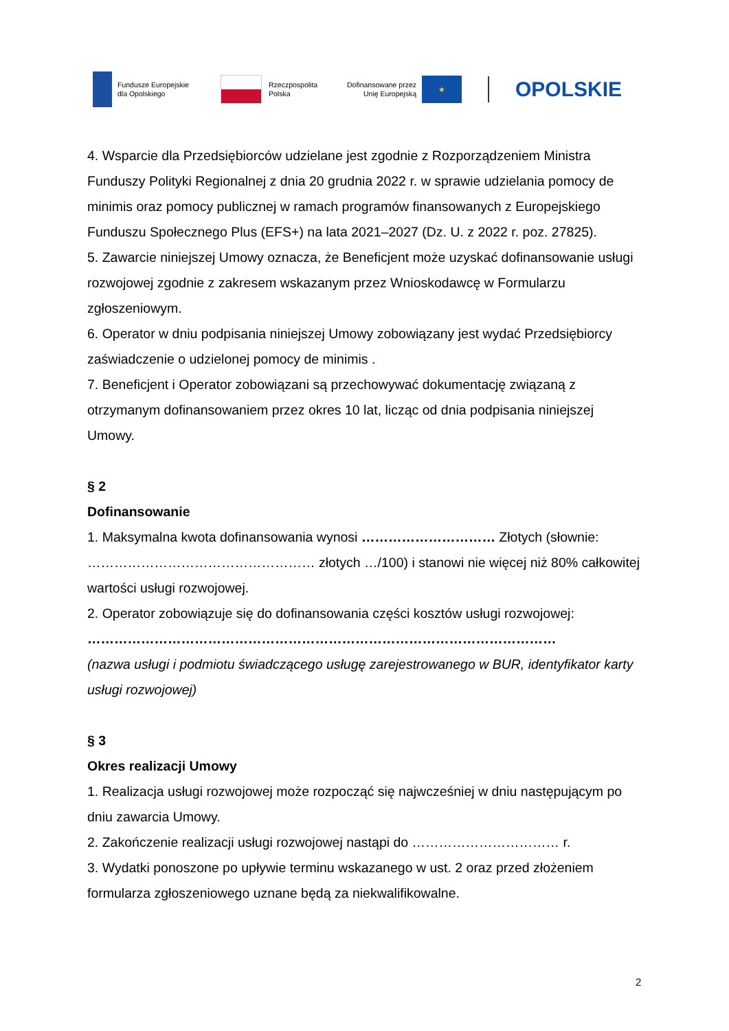Fundusze Europejskie
dla Opolskiego
Rzeczpospolita
Polska
Dofinansowane przez
Unię Europejską
★
OPOLSKIE
4. Wsparcie dla Przedsiębiorców udzielane jest zgodnie z Rozporządzeniem Ministra Funduszy Polityki Regionalnej z dnia 20 grudnia 2022 r. w sprawie udzielania pomocy de minimis oraz pomocy publicznej w ramach programów finansowanych z Europejskiego Funduszu Społecznego Plus (EFS+) na lata 2021–2027 (Dz. U. z 2022 r. poz. 27825).
5. Zawarcie niniejszej Umowy oznacza, że Beneficjent może uzyskać dofinansowanie usługi rozwojowej zgodnie z zakresem wskazanym przez Wnioskodawcę w Formularzu zgłoszeniowym.
6. Operator w dniu podpisania niniejszej Umowy zobowiązany jest wydać Przedsiębiorcy zaświadczenie o udzielonej pomocy de minimis .
7. Beneficjent i Operator zobowiązani są przechowywać dokumentację związaną z otrzymanym dofinansowaniem przez okres 10 lat, licząc od dnia podpisania niniejszej Umowy.
§ 2
Dofinansowanie
1. Maksymalna kwota dofinansowania wynosi ………………………… Złotych (słownie: …………………………………………… złotych …/100) i stanowi nie więcej niż 80% całkowitej wartości usługi rozwojowej.
2. Operator zobowiązuje się do dofinansowania części kosztów usługi rozwojowej:
……………………………………………………………………………………………
(nazwa usługi i podmiotu świadczącego usługę zarejestrowanego w BUR, identyfikator karty usługi rozwojowej)
§ 3
Okres realizacji Umowy
1. Realizacja usługi rozwojowej może rozpocząć się najwcześniej w dniu następującym po dniu zawarcia Umowy.
2. Zakończenie realizacji usługi rozwojowej nastąpi do …………………………… r.
3. Wydatki ponoszone po upływie terminu wskazanego w ust. 2 oraz przed złożeniem formularza zgłoszeniowego uznane będą za niekwalifikowalne.
2